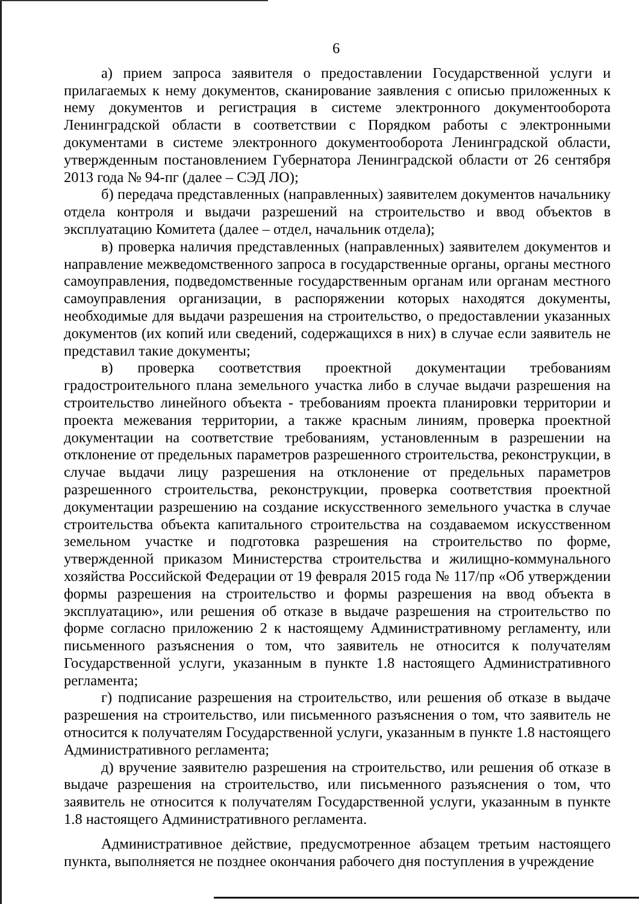6
а) прием запроса заявителя о предоставлении Государственной услуги и прилагаемых к нему документов, сканирование заявления с описью приложенных к нему документов и регистрация в системе электронного документооборота Ленинградской области в соответствии с Порядком работы с электронными документами в системе электронного документооборота Ленинградской области, утвержденным постановлением Губернатора Ленинградской области от 26 сентября 2013 года № 94-пг (далее – СЭД ЛО);
б) передача представленных (направленных) заявителем документов начальнику отдела контроля и выдачи разрешений на строительство и ввод объектов в эксплуатацию Комитета (далее – отдел, начальник отдела);
в) проверка наличия представленных (направленных) заявителем документов и направление межведомственного запроса в государственные органы, органы местного самоуправления, подведомственные государственным органам или органам местного самоуправления организации, в распоряжении которых находятся документы, необходимые для выдачи разрешения на строительство, о предоставлении указанных документов (их копий или сведений, содержащихся в них) в случае если заявитель не представил такие документы;
в) проверка соответствия проектной документации требованиям градостроительного плана земельного участка либо в случае выдачи разрешения на строительство линейного объекта - требованиям проекта планировки территории и проекта межевания территории, а также красным линиям, проверка проектной документации на соответствие требованиям, установленным в разрешении на отклонение от предельных параметров разрешенного строительства, реконструкции, в случае выдачи лицу разрешения на отклонение от предельных параметров разрешенного строительства, реконструкции, проверка соответствия проектной документации разрешению на создание искусственного земельного участка в случае строительства объекта капитального строительства на создаваемом искусственном земельном участке и подготовка разрешения на строительство по форме, утвержденной приказом Министерства строительства и жилищно-коммунального хозяйства Российской Федерации от 19 февраля 2015 года № 117/пр «Об утверждении формы разрешения на строительство и формы разрешения на ввод объекта в эксплуатацию», или решения об отказе в выдаче разрешения на строительство по форме согласно приложению 2 к настоящему Административному регламенту, или письменного разъяснения о том, что заявитель не относится к получателям Государственной услуги, указанным в пункте 1.8 настоящего Административного регламента;
г) подписание разрешения на строительство, или решения об отказе в выдаче разрешения на строительство, или письменного разъяснения о том, что заявитель не относится к получателям Государственной услуги, указанным в пункте 1.8 настоящего Административного регламента;
д) вручение заявителю разрешения на строительство, или решения об отказе в выдаче разрешения на строительство, или письменного разъяснения о том, что заявитель не относится к получателям Государственной услуги, указанным в пункте 1.8 настоящего Административного регламента.
Административное действие, предусмотренное абзацем третьим настоящего пункта, выполняется не позднее окончания рабочего дня поступления в учреждение